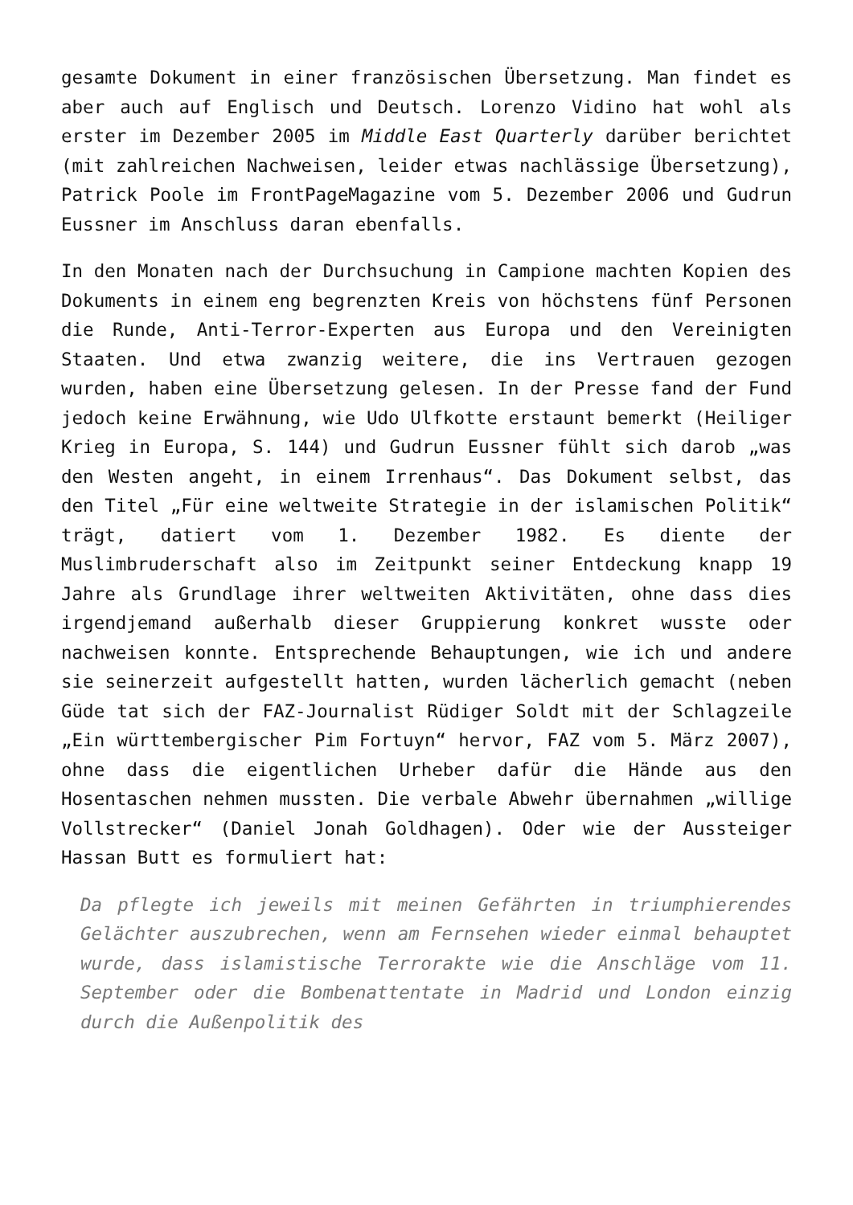gesamte Dokument in einer französischen Übersetzung. Man findet es aber auch auf Englisch und Deutsch. Lorenzo Vidino hat wohl als erster im Dezember 2005 im Middle East Quarterly darüber berichtet (mit zahlreichen Nachweisen, leider etwas nachlässige Übersetzung), Patrick Poole im FrontPageMagazine vom 5. Dezember 2006 und Gudrun Eussner im Anschluss daran ebenfalls.
In den Monaten nach der Durchsuchung in Campione machten Kopien des Dokuments in einem eng begrenzten Kreis von höchstens fünf Personen die Runde, Anti-Terror-Experten aus Europa und den Vereinigten Staaten. Und etwa zwanzig weitere, die ins Vertrauen gezogen wurden, haben eine Übersetzung gelesen. In der Presse fand der Fund jedoch keine Erwähnung, wie Udo Ulfkotte erstaunt bemerkt (Heiliger Krieg in Europa, S. 144) und Gudrun Eussner fühlt sich darob „was den Westen angeht, in einem Irrenhaus“. Das Dokument selbst, das den Titel „Für eine weltweite Strategie in der islamischen Politik“ trägt, datiert vom 1. Dezember 1982. Es diente der Muslimbruderschaft also im Zeitpunkt seiner Entdeckung knapp 19 Jahre als Grundlage ihrer weltweiten Aktivitäten, ohne dass dies irgendjemand außerhalb dieser Gruppierung konkret wusste oder nachweisen konnte. Entsprechende Behauptungen, wie ich und andere sie seinerzeit aufgestellt hatten, wurden lächerlich gemacht (neben Güde tat sich der FAZ-Journalist Rüdiger Soldt mit der Schlagzeile „Ein württembergischer Pim Fortuyn“ hervor, FAZ vom 5. März 2007), ohne dass die eigentlichen Urheber dafür die Hände aus den Hosentaschen nehmen mussten. Die verbale Abwehr übernahmen „willige Vollstrecker“ (Daniel Jonah Goldhagen). Oder wie der Aussteiger Hassan Butt es formuliert hat:
Da pflegte ich jeweils mit meinen Gefährten in triumphierendes Gelächter auszubrechen, wenn am Fernsehen wieder einmal behauptet wurde, dass islamistische Terrorakte wie die Anschläge vom 11. September oder die Bombenattentate in Madrid und London einzig durch die Außenpolitik des